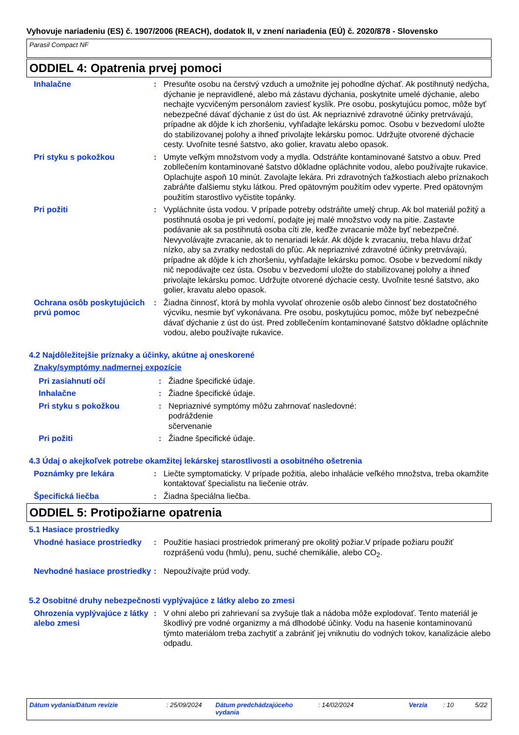Vyhovuje nariadeniu (ES) č. 1907/2006 (REACH), dodatok II, v znení nariadenia (EÚ) č. 2020/878 - Slovensko
Parasil Compact NF
ODDIEL 4: Opatrenia prvej pomoci
Inhalačne : Presuňte osobu na čerstvý vzduch a umožnite jej pohodlne dýchať. Ak postihnutý nedýcha, dýchanie je nepravidlené, alebo má zástavu dýchania, poskytnite umelé dýchanie, alebo nechajte vycvičeným personálom zaviesť kyslík. Pre osobu, poskytujúcu pomoc, môže byť nebezpečné dávať dýchanie z úst do úst. Ak nepriaznivé zdravotné účinky pretrvávajú, prípadne ak dôjde k ich zhoršeniu, vyhľadajte lekársku pomoc. Osobu v bezvedomí uložte do stabilizovanej polohy a ihneď privolajte lekársku pomoc. Udržujte otvorené dýchacie cesty. Uvoľnite tesné šatstvo, ako golier, kravatu alebo opasok.
Pri styku s pokožkou : Umyte veľkým množstvom vody a mydla. Odstráňte kontaminované šatstvo a obuv. Pred zobllečením kontaminované šatstvo dôkladne opláchnite vodou, alebo používajte rukavice. Oplachujte aspoň 10 minút. Zavolajte lekára. Pri zdravotných ťažkostiach alebo príznakoch zabráňte ďalšiemu styku látkou. Pred opätovným použitím odev vyperte. Pred opätovným použitím starostlivo vyčistite topánky.
Pri požiti : Vypláchnite ústa vodou. V prípade potreby odstráňte umelý chrup. Ak bol materiál požitý a postihnutá osoba je pri vedomí, podajte jej malé množstvo vody na pitie. Zastavte podávanie ak sa postihnutá osoba cíti zle, keďže zvracanie môže byť nebezpečné. Nevyvolávajte zvracanie, ak to nenariadi lekár. Ak dôjde k zvracaniu, treba hlavu držať nízko, aby sa zvratky nedostali do pľúc. Ak nepriaznivé zdravotné účinky pretrvávajú, prípadne ak dôjde k ich zhoršeniu, vyhľadajte lekársku pomoc. Osobe v bezvedomí nikdy nič nepodávajte cez ústa. Osobu v bezvedomí uložte do stabilizovanej polohy a ihneď privolajte lekársku pomoc. Udržujte otvorené dýchacie cesty. Uvoľnite tesné šatstvo, ako golier, kravatu alebo opasok.
Ochrana osôb poskytujúcich prvú pomoc
: Žiadna činnosť, ktorá by mohla vyvolať ohrozenie osôb alebo činnosť bez dostatočného výcviku, nesmie byť vykonávana. Pre osobu, poskytujúcu pomoc, môže byť nebezpečné dávať dýchanie z úst do úst. Pred zobllečením kontaminované šatstvo dôkladne opláchnite vodou, alebo používajte rukavice.
4.2 Najdôležitejšie príznaky a účinky, akútne aj oneskorené
Znaky/symptómy nadmernej expozície
Pri zasiahnutí očí : Žiadne špecifické údaje.
Inhalačne : Žiadne špecifické údaje.
Pri styku s pokožkou : Nepriaznivé symptómy môžu zahrnovať nasledovné:
podráždenie
sčervenanie
Pri požiti : Žiadne špecifické údaje.
4.3 Údaj o akejkoľvek potrebe okamžitej lekárskej starostlivosti a osobitného ošetrenia
Poznámky pre lekára : Liečte symptomaticky. V prípade požitia, alebo inhalácie veľkého množstva, treba okamžite kontaktovať špecialistu na liečenie otráv.
Špecifická liečba : Žiadna špeciálna liečba.
ODDIEL 5: Protipožiarne opatrenia
5.1 Hasiace prostriedky
Vhodné hasiace prostriedky
: Použitie hasiaci prostriedok primeraný pre okolitý požiar.V prípade požiaru použiť rozprášenú vodu (hmlu), penu, suché chemikálie, alebo CO<sub>2</sub>.
Nevhodné hasiace prostriedky
: Nepoužívajte prúd vody.
5.2 Osobitné druhy nebezpečnosti vyplývajúce z látky alebo zo zmesi
Ohrozenia vyplývajúce z látky alebo zmesi
: V ohni alebo pri zahrievaní sa zvyšuje tlak a nádoba môže explodovať. Tento materiál je škodlivý pre vodné organizmy a má dlhodobé účinky. Vodu na hasenie kontaminovanú týmto materiálom treba zachytiť a zabrániť jej vniknutiu do vodných tokov, kanalizácie alebo odpadu.
Dátum vydania/Dátum revízie : 25/09/2024 Dátum predchádzajúceho vydania
: 14/02/2024 Verzia : 10 5/22